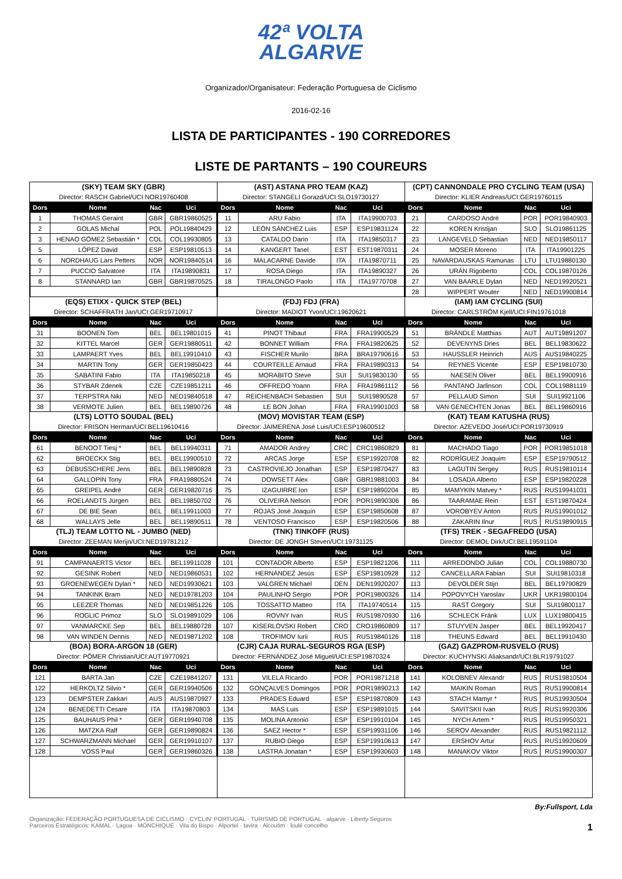42ª VOLTA
ALGARVE
Organizador/Organisateur: Federação Portuguesa de Ciclismo
2016-02-16
LISTA DE PARTICIPANTES - 190 CORREDORES
LISTE DE PARTANTS – 190 COUREURS
| (SKY) TEAM SKY (GBR) | | | |
| Director: RASCH Gabriel/UCI:NOR19760408 | | | |
| Dors | Nome | Nac | Uci |
| 1 | THOMAS Geraint | GBR | GBR19860525 |
| 2 | GOLAS Michal | POL | POL19840429 |
| 3 | HENAO GÓMEZ Sebastián * | COL | COL19930805 |
| 5 | LÓPEZ David | ESP | ESP19810513 |
| 6 | NORDHAUG Lars Petters | NOR | NOR19840514 |
| 7 | PUCCIO Salvatore | ITA | ITA19890831 |
| 8 | STANNARD Ian | GBR | GBR19870525 |
| (EQS) ETIXX - QUICK STEP (BEL) | | | |
| Director: SCHAFFRATH Jan/UCI:GER19710917 | | | |
| Dors | Nome | Nac | Uci |
| 31 | BOONEN Tom | BEL | BEL19801015 |
| 32 | KITTEL Marcel | GER | GER19880511 |
| 33 | LAMPAERT Yves | BEL | BEL19910410 |
| 34 | MARTIN Tony | GER | GER19850423 |
| 35 | SABATINI Fabio | ITA | ITA19850218 |
| 36 | STYBAR Zdenek | CZE | CZE19851211 |
| 37 | TERPSTRA Niki | NED | NED19840518 |
| 38 | VERMOTE Julien | BEL | BEL19890726 |
| (LTS) LOTTO SOUDAL (BEL) | | | |
| Director: FRISON Herman/UCI:BEL19610416 | | | |
| Dors | Nome | Nac | Uci |
| 61 | BENOOT Tiesj * | BEL | BEL19940311 |
| 62 | BROECKX Stig | BEL | BEL19900510 |
| 63 | DEBUSSCHERE Jens | BEL | BEL19890828 |
| 64 | GALLOPIN Tony | FRA | FRA19880524 |
| 65 | GREIPEL André | GER | GER19820716 |
| 66 | ROELANDTS Jürgen | BEL | BEL19850702 |
| 67 | DE BIE Sean | BEL | BEL19911003 |
| 68 | WALLAYS Jelle | BEL | BEL19890511 |
| (TLJ) TEAM LOTTO NL - JUMBO (NED) | | | |
| Director: ZEEMAN Merijn/UCI:NED19781212 | | | |
| Dors | Nome | Nac | Uci |
| 91 | CAMPANAERTS Victor | BEL | BEL19911028 |
| 92 | GESINK Robert | NED | NED19860531 |
| 93 | GROENEWEGEN Dylan * | NED | NED19930621 |
| 94 | TANKINK Bram | NED | NED19781203 |
| 95 | LEEZER Thomas | NED | NED19851226 |
| 96 | ROGLIC Primoz | SLO | SLO19891029 |
| 97 | VANMARCKE Sep | BEL | BEL19880728 |
| 98 | VAN WINDEN Dennis | NED | NED19871202 |
| (BOA) BORA-ARGON 18 (GER) | | | |
| Director: PÖMER Christian/UCI:AUT19770921 | | | |
| Dors | Nome | Nac | Uci |
| 121 | BÁRTA Jan | CZE | CZE19841207 |
| 122 | HERKOLTZ Silvio * | GER | GER19940506 |
| 123 | DEMPSTER Zakkari | AUS | AUS19870927 |
| 124 | BENEDETTI Cesare | ITA | ITA19870803 |
| 125 | BAUHAUS Phil * | GER | GER19940708 |
| 126 | MATZKA Ralf | GER | GER19890824 |
| 127 | SCHWARZMANN Michael | GER | GER19910107 |
| 128 | VOSS Paul | GER | GER19860326 |
| (AST) ASTANA PRO TEAM (KAZ) | | | |
| Director: STANGELI Gorazd/UCI:SLO19730127 | | | |
| Dors | Nome | Nac | Uci |
| 11 | ARU Fabio | ITA | ITA19900703 |
| 12 | LEÓN SÁNCHEZ Luis | ESP | ESP19831124 |
| 13 | CATALDO Dario | ITA | ITA19850317 |
| 14 | KANGERT Tanel | EST | EST19870311 |
| 16 | MALACARNE Davide | ITA | ITA19870711 |
| 17 | ROSA Diego | ITA | ITA19890327 |
| 18 | TIRALONGO Paolo | ITA | ITA19770708 |
| (FDJ) FDJ (FRA) | | | |
| Director: MADIOT Yvon/UCI:19620621 | | | |
| Dors | Nome | Nac | Uci |
| 41 | PINOT Thibaut | FRA | FRA19900529 |
| 42 | BONNET William | FRA | FRA19820625 |
| 43 | FISCHER Murilo | BRA | BRA19790616 |
| 44 | COURTEILLE Arnaud | FRA | FRA19890313 |
| 45 | MORABITO Steve | SUI | SUI19830130 |
| 46 | OFFREDO Yoann | FRA | FRA19861112 |
| 47 | REICHENBACH Sebastien | SUI | SUI19890528 |
| 48 | LE BON Johan | FRA | FRA19901003 |
| (MOV) MOVISTAR TEAM (ESP) | | | |
| Director: JAIMERENA José Luis/UCI:ESP19600512 | | | |
| Dors | Nome | Nac | Uci |
| 71 | AMADOR Andrey | CRC | CRC19860829 |
| 72 | ARCAS Jorge | ESP | ESP19920708 |
| 73 | CASTROVIEJO Jonathan | ESP | ESP19870427 |
| 74 | DOWSETT Alex | GBR | GBR19881003 |
| 75 | IZAGUIRRE Ion | ESP | ESP19890204 |
| 76 | OLIVEIRA Nelson | POR | POR19890306 |
| 77 | ROJAS José Joaquín | ESP | ESP19850608 |
| 78 | VENTOSO Francisco | ESP | ESP19820506 |
| (TNK) TINKOFF (RUS) | | | |
| Director: DE JONGH Steven/UCI:19731125 | | | |
| Dors | Nome | Nac | Uci |
| 101 | CONTADOR Alberto | ESP | ESP19821206 |
| 102 | HERNÁNDEZ Jesús | ESP | ESP19810928 |
| 103 | VALGREN Michael | DEN | DEN19920207 |
| 104 | PAULINHO Sérgio | POR | POR19800326 |
| 105 | TOSSATTO Matteo | ITA | ITA19740514 |
| 106 | ROVNY Ivan | RUS | RUS19870930 |
| 107 | KISERLOVSKI Robert | CRO | CRO19860809 |
| 108 | TROFIMOV Iurii | RUS | RUS19840126 |
| (CJR) CAJA RURAL-SEGUROS RGA (ESP) | | | |
| Director: FERNÁNDEZ José Miguel/UCI:ESP19870324 | | | |
| Dors | Nome | Nac | Uci |
| 131 | VILELA Ricardo | POR | POR19871218 |
| 132 | GONÇALVES Domingos | POR | POR19890213 |
| 133 | PRADES Eduard | ESP | ESP19870809 |
| 134 | MAS Luis | ESP | ESP19891015 |
| 135 | MOLINA Antonio | ESP | ESP19910104 |
| 136 | SAEZ Hector * | ESP | ESP19931106 |
| 137 | RUBIO Diego | ESP | ESP19910613 |
| 138 | LASTRA Jonatan * | ESP | ESP19930603 |
| (CPT) CANNONDALE PRO CYCLING TEAM (USA) | | | |
| Director: KLIER Andreas/UCI:GER19760115 | | | |
| Dors | Nome | Nac | Uci |
| 21 | CARDOSO André | POR | POR19840903 |
| 22 | KOREN Kristijan | SLO | SLO19861125 |
| 23 | LANGEVELD Sebastian | NED | NED19850117 |
| 24 | MOSER Moreno | ITA | ITA19901225 |
| 25 | NAVARDAUSKAS Ramunas | LTU | LTU19880130 |
| 26 | URÁN Rigoberto | COL | COL19870126 |
| 27 | VAN BAARLE Dylan | NED | NED19920521 |
| 28 | WIPPERT Wouter | NED | NED19900814 |
| (IAM) IAM CYCLING (SUI) | | | |
| Director: CARLSTRÖM Kjell/UCI:FIN19761018 | | | |
| Dors | Nome | Nac | Uci |
| 51 | BRÄNDLE Matthias | AUT | AUT19891207 |
| 52 | DEVENYNS Dries | BEL | BEL19830622 |
| 53 | HAUSSLER Heinrich | AUS | AUS19840225 |
| 54 | REYNES Vicente | ESP | ESP19810730 |
| 55 | NAESEN Oliver | BEL | BEL19900916 |
| 56 | PANTANO Jarlinson | COL | COL19881119 |
| 57 | PELLAUD Simon | SUI | SUI19921106 |
| 58 | VAN GENECHTEN Jonas | BEL | BEL19860916 |
| (KAT) TEAM KATUSHA (RUS) | | | |
| Director: AZEVEDO José/UCI:POR19730919 | | | |
| Dors | Nome | Nac | Uci |
| 81 | MACHADO Tiago | POR | POR19851018 |
| 82 | RODRÍGUEZ Joaquim | ESP | ESP19790512 |
| 83 | LAGUTIN Sergey | RUS | RUS19810114 |
| 84 | LOSADA Alberto | ESP | ESP19820228 |
| 85 | MAMYKIN Matvey * | RUS | RUS19941031 |
| 86 | TAARAMAE Rein | EST | EST19870424 |
| 87 | VOROBYEV Anton | RUS | RUS19901012 |
| 88 | ZAKARIN Ilnur | RUS | RUS19890915 |
| (TFS) TREK - SEGAFREDO (USA) | | | |
| Director: DEMOL Dirk/UCI:BEL19591104 | | | |
| Dors | Nome | Nac | Uci |
| 111 | ARREDONDO Julián | COL | COL19880730 |
| 112 | CANCELLARA Fabian | SUI | SUI19810318 |
| 113 | DEVOLDER Stijn | BEL | BEL19790829 |
| 114 | POPOVYCH Yaroslav | UKR | UKR19800104 |
| 115 | RAST Gregory | SUI | SUI19800117 |
| 116 | SCHLECK Fränk | LUX | LUX19800415 |
| 117 | STUYVEN Jasper | BEL | BEL19920417 |
| 118 | THEUNS Edward | BEL | BEL19910430 |
| (GAZ) GAZPROM-RUSVELO (RUS) | | | |
| Director: KUCHYNSKI Aliaksandr/UCI:BLR19791027 | | | |
| Dors | Nome | Nac | Uci |
| 141 | KOLOBNEV Alexandr | RUS | RUS19810504 |
| 142 | MAIKIN Roman | RUS | RUS19900814 |
| 143 | STACH Mamyr * | RUS | RUS19930504 |
| 144 | SAVITSKII Ivan | RUS | RUS19920306 |
| 145 | NYCH Artem * | RUS | RUS19950321 |
| 146 | SEROV Alexander | RUS | RUS19821112 |
| 147 | ERSHOV Artur | RUS | RUS19920609 |
| 148 | MANAKOV Viktor | RUS | RUS19900307 |
By:Fullsport, Lda
Organização: FEDERAÇÃO PORTUGUESA DE CICLISMO · CYCLIN' PORTUGAL · TURISMO DE PORTUGAL · algarve · Liberty Seguros
Parceiros Estratégicos: KAMAL · Lagoa · MONCHIQUE · Vila do Bispo · Alportel · tavira · Alcoutim · loulé concelho 1